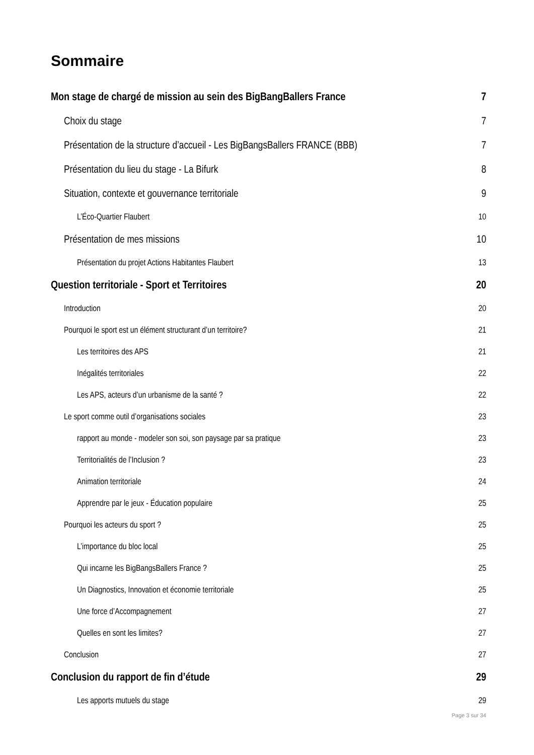Sommaire
Mon stage de chargé de mission au sein des BigBangBallers France 7
Choix du stage 7
Présentation de la structure d’accueil - Les BigBangsBallers FRANCE (BBB) 7
Présentation du lieu du stage - La Bifurk 8
Situation, contexte et gouvernance territoriale 9
L’Éco-Quartier Flaubert 10
Présentation de mes missions 10
Présentation du projet Actions Habitantes Flaubert 13
Question territoriale - Sport et Territoires 20
Introduction 20
Pourquoi le sport est un élément structurant d’un territoire? 21
Les territoires des APS 21
Inégalités territoriales 22
Les APS, acteurs d’un urbanisme de la santé ? 22
Le sport comme outil d’organisations sociales 23
rapport au monde - modeler son soi, son paysage par sa pratique 23
Territorialités de l’Inclusion ? 23
Animation territoriale 24
Apprendre par le jeux - Éducation populaire 25
Pourquoi les acteurs du sport ? 25
L’importance du bloc local 25
Qui incarne les BigBangsBallers France ? 25
Un Diagnostics, Innovation et économie territoriale 25
Une force d’Accompagnement 27
Quelles en sont les limites? 27
Conclusion 27
Conclusion du rapport de fin d’étude 29
Les apports mutuels du stage 29
Page 3 sur 34